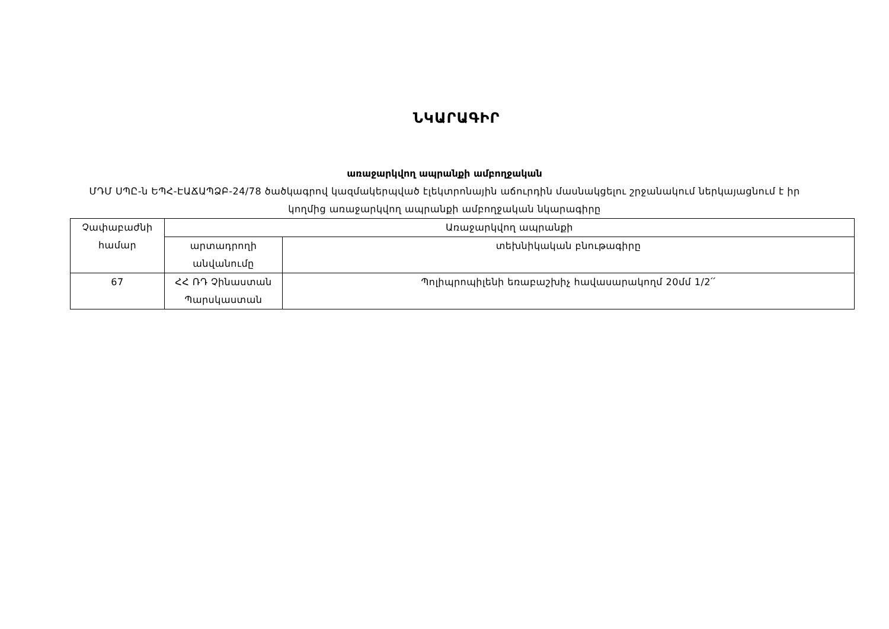ՆԿԱՐԱԳԻՐ
առաջարկվող ապրանքի ամբողջական
ՄԴՄ ՍՊԸ-ն ԵՊՀ-ԷԱՃԱՊՁԲ-24/78 ծածկագրով կազմակերպված էլեկտրոնային աճուրդին մասնակցելու շրջանակում ներկայացնում է իր կողմից առաջարկվող ապրանքի ամբողջական նկարագիրը
| Չափաբաժնի համար | Առաջարկվող ապրանքի | |
| --- | --- | --- |
| | արտադրողի անվանումը | տեխնիկական բնութագիրը |
| 67 | ՀՀ ՌԴ Չինաստան Պարսկաստան | Պոլիպրոպիլենի եռաբաշխիչ հավասարակողմ 20մմ 1/2՛՛ |